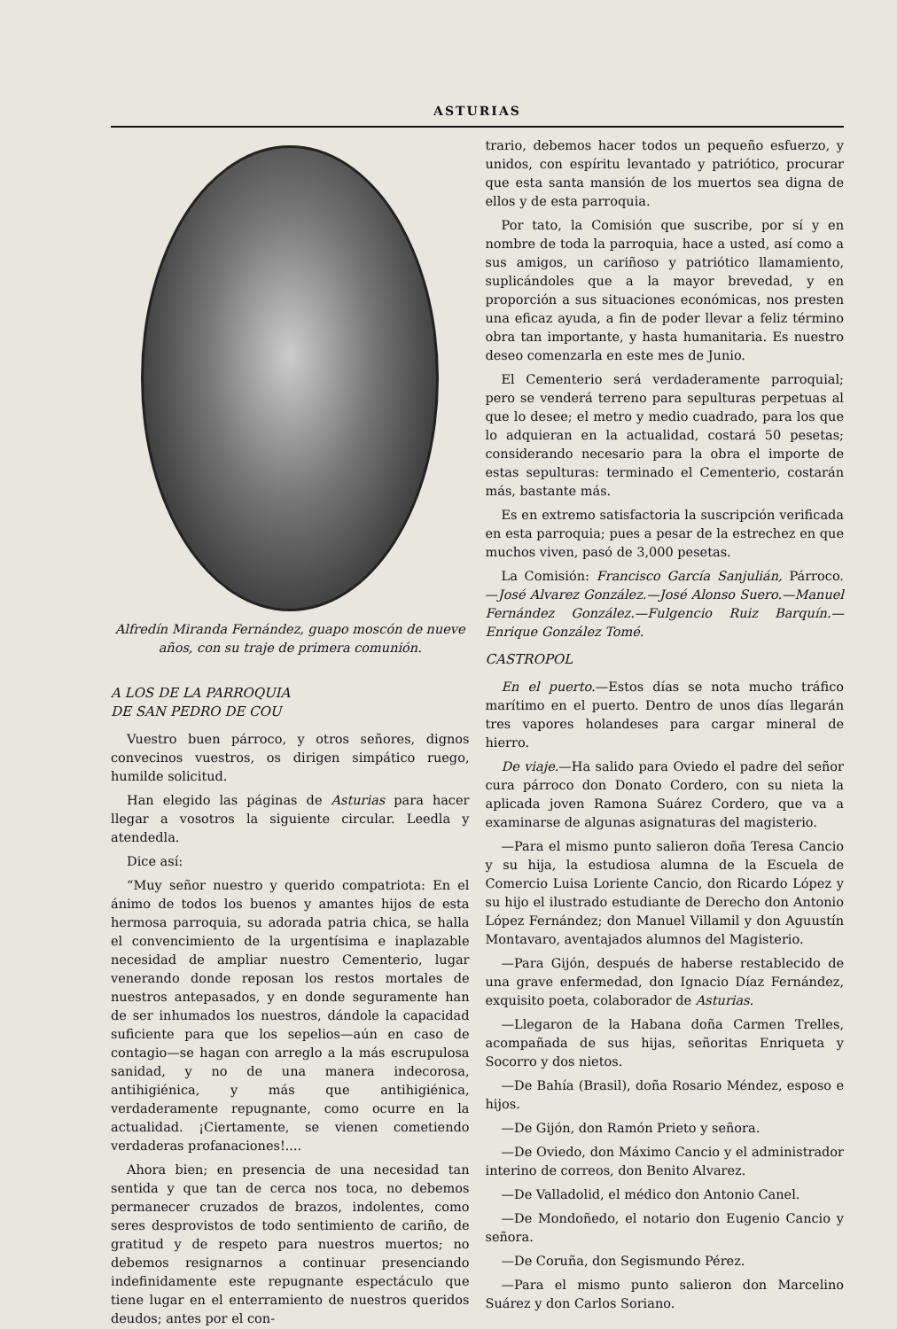ASTURIAS
Alfredín Miranda Fernández, guapo moscón de nueve años, con su traje de primera comunión.
A LOS DE LA PARROQUIA
DE SAN PEDRO DE COU
Vuestro buen párroco, y otros señores, dignos convecinos vuestros, os dirigen simpático ruego, humilde solicitud.
Han elegido las páginas de Asturias para hacer llegar a vosotros la siguiente circular. Leedla y atendedla.
Dice así:
“Muy señor nuestro y querido compatriota: En el ánimo de todos los buenos y amantes hijos de esta hermosa parroquia, su adorada patria chica, se halla el convencimiento de la urgentísima e inaplazable necesidad de ampliar nuestro Cementerio, lugar venerando donde reposan los restos mortales de nuestros antepasados, y en donde seguramente han de ser inhumados los nuestros, dándole la capacidad suficiente para que los sepelios—aún en caso de contagio—se hagan con arreglo a la más escrupulosa sanidad, y no de una manera indecorosa, antihigiénica, y más que antihigiénica, verdaderamente repugnante, como ocurre en la actualidad. ¡Ciertamente, se vienen cometiendo verdaderas profanaciones!....
Ahora bien; en presencia de una necesidad tan sentida y que tan de cerca nos toca, no debemos permanecer cruzados de brazos, indolentes, como seres desprovistos de todo sentimiento de cariño, de gratitud y de respeto para nuestros muertos; no debemos resignarnos a continuar presenciando indefinidamente este repugnante espectáculo que tiene lugar en el enterramiento de nuestros queridos deudos; antes por el con-
trario, debemos hacer todos un pequeño esfuerzo, y unidos, con espíritu levantado y patriótico, procurar que esta santa mansión de los muertos sea digna de ellos y de esta parroquia.
Por tato, la Comisión que suscribe, por sí y en nombre de toda la parroquia, hace a usted, así como a sus amigos, un cariñoso y patriótico llamamiento, suplicándoles que a la mayor brevedad, y en proporción a sus situaciones económicas, nos presten una eficaz ayuda, a fin de poder llevar a feliz término obra tan importante, y hasta humanitaria. Es nuestro deseo comenzarla en este mes de Junio.
El Cementerio será verdaderamente parroquial; pero se venderá terreno para sepulturas perpetuas al que lo desee; el metro y medio cuadrado, para los que lo adquieran en la actualidad, costará 50 pesetas; considerando necesario para la obra el importe de estas sepulturas: terminado el Cementerio, costarán más, bastante más.
Es en extremo satisfactoria la suscripción verificada en esta parroquia; pues a pesar de la estrechez en que muchos viven, pasó de 3,000 pesetas.
La Comisión: Francisco García Sanjulián, Párroco. —José Alvarez González.—José Alonso Suero.—Manuel Fernández González.—Fulgencio Ruiz Barquín.—Enrique González Tomé.
CASTROPOL
En el puerto.—Estos días se nota mucho tráfico marítimo en el puerto. Dentro de unos días llegarán tres vapores holandeses para cargar mineral de hierro.
De viaje.—Ha salido para Oviedo el padre del señor cura párroco don Donato Cordero, con su nieta la aplicada joven Ramona Suárez Cordero, que va a examinarse de algunas asignaturas del magisterio.
—Para el mismo punto salieron doña Teresa Cancio y su hija, la estudiosa alumna de la Escuela de Comercio Luisa Loriente Cancio, don Ricardo López y su hijo el ilustrado estudiante de Derecho don Antonio López Fernández; don Manuel Villamil y don Aguustín Montavaro, aventajados alumnos del Magisterio.
—Para Gijón, después de haberse restablecido de una grave enfermedad, don Ignacio Díaz Fernández, exquisito poeta, colaborador de Asturias.
—Llegaron de la Habana doña Carmen Trelles, acompañada de sus hijas, señoritas Enriqueta y Socorro y dos nietos.
—De Bahía (Brasil), doña Rosario Méndez, esposo e hijos.
—De Gijón, don Ramón Prieto y señora.
—De Oviedo, don Máximo Cancio y el administrador interino de correos, don Benito Alvarez.
—De Valladolid, el médico don Antonio Canel.
—De Mondoñedo, el notario don Eugenio Cancio y señora.
—De Coruña, don Segismundo Pérez.
—Para el mismo punto salieron don Marcelino Suárez y don Carlos Soriano.